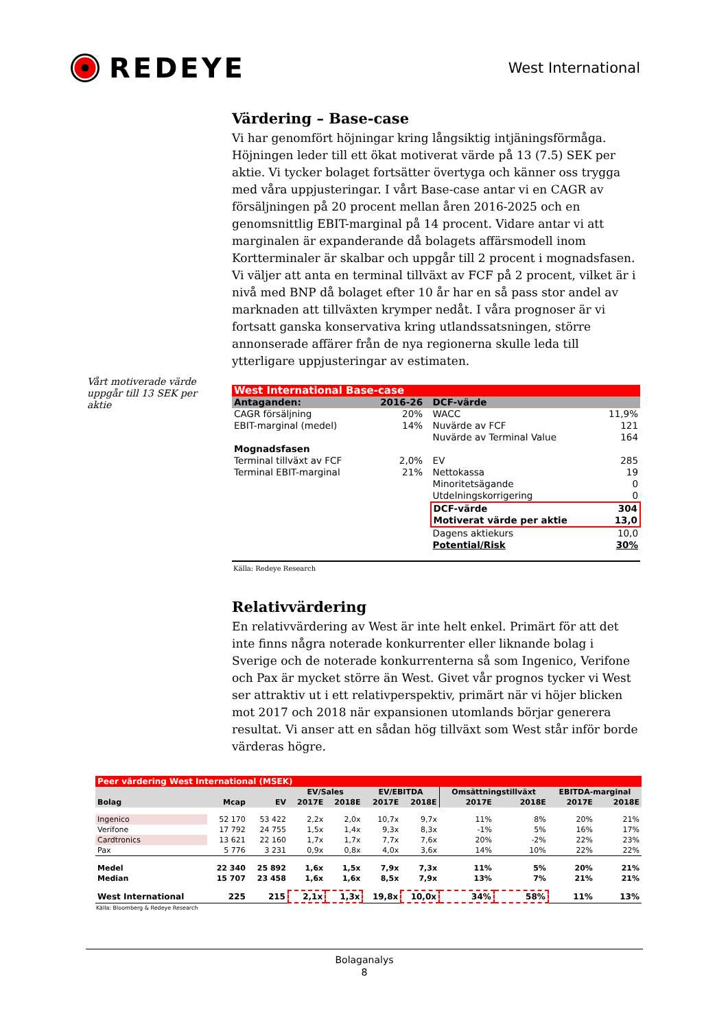REDEYE
West International
Vårt motiverade värde uppgår till 13 SEK per aktie
Värdering – Base-case
Vi har genomfört höjningar kring långsiktig intjäningsförmåga. Höjningen leder till ett ökat motiverat värde på 13 (7.5) SEK per aktie. Vi tycker bolaget fortsätter övertyga och känner oss trygga med våra uppjusteringar. I vårt Base-case antar vi en CAGR av försäljningen på 20 procent mellan åren 2016-2025 och en genomsnittlig EBIT-marginal på 14 procent. Vidare antar vi att marginalen är expanderande då bolagets affärsmodell inom Kortterminaler är skalbar och uppgår till 2 procent i mognadsfasen. Vi väljer att anta en terminal tillväxt av FCF på 2 procent, vilket är i nivå med BNP då bolaget efter 10 år har en så pass stor andel av marknaden att tillväxten krymper nedåt. I våra prognoser är vi fortsatt ganska konservativa kring utlandssatsningen, större annonserade affärer från de nya regionerna skulle leda till ytterligare uppjusteringar av estimaten.
| West International Base-case | | | | |
| Antaganden: | 2016-26 | | DCF-värde | |
| CAGR försäljning | 20% | | WACC | 11,9% |
| EBIT-marginal (medel) | 14% | | Nuvärde av FCF | 121 |
| | | | Nuvärde av Terminal Value | 164 |
| Mognadsfasen | | | | |
| Terminal tillväxt av FCF | 2,0% | | EV | 285 |
| Terminal EBIT-marginal | 21% | | Nettokassa | 19 |
| | | | Minoritetsägande | 0 |
| | | | Utdelningskorrigering | 0 |
| | | | DCF-värde | 304 |
| | | | Motiverat värde per aktie | 13,0 |
| | | | Dagens aktiekurs | 10,0 |
| | | | Potential/Risk | 30% |
Källa: Redeye Research
Relativvärdering
En relativvärdering av West är inte helt enkel. Primärt för att det inte finns några noterade konkurrenter eller liknande bolag i Sverige och de noterade konkurrenterna så som Ingenico, Verifone och Pax är mycket större än West. Givet vår prognos tycker vi West ser attraktiv ut i ett relativperspektiv, primärt när vi höjer blicken mot 2017 och 2018 när expansionen utomlands börjar generera resultat. Vi anser att en sådan hög tillväxt som West står inför borde värderas högre.
| Peer värdering West International (MSEK) | | | | | | | | | | |
| | | | EV/Sales | | EV/EBITDA | | Omsättningstillväxt | | EBITDA-marginal | |
| Bolag | Mcap | EV | 2017E | 2018E | 2017E | 2018E | 2017E | 2018E | 2017E | 2018E |
| Ingenico | 52 170 | 53 422 | 2,2x | 2,0x | 10,7x | 9,7x | 11% | 8% | 20% | 21% |
| Verifone | 17 792 | 24 755 | 1,5x | 1,4x | 9,3x | 8,3x | -1% | 5% | 16% | 17% |
| Cardtronics | 13 621 | 22 160 | 1,7x | 1,7x | 7,7x | 7,6x | 20% | -2% | 22% | 23% |
| Pax | 5 776 | 3 231 | 0,9x | 0,8x | 4,0x | 3,6x | 14% | 10% | 22% | 22% |
| Medel | 22 340 | 25 892 | 1,6x | 1,5x | 7,9x | 7,3x | 11% | 5% | 20% | 21% |
| Median | 15 707 | 23 458 | 1,6x | 1,6x | 8,5x | 7,9x | 13% | 7% | 21% | 21% |
| West International | 225 | 215 | 2,1x | 1,3x | 19,8x | 10,0x | 34% | 58% | 11% | 13% |
Källa: Bloomberg & Redeye Research
Bolaganalys
8